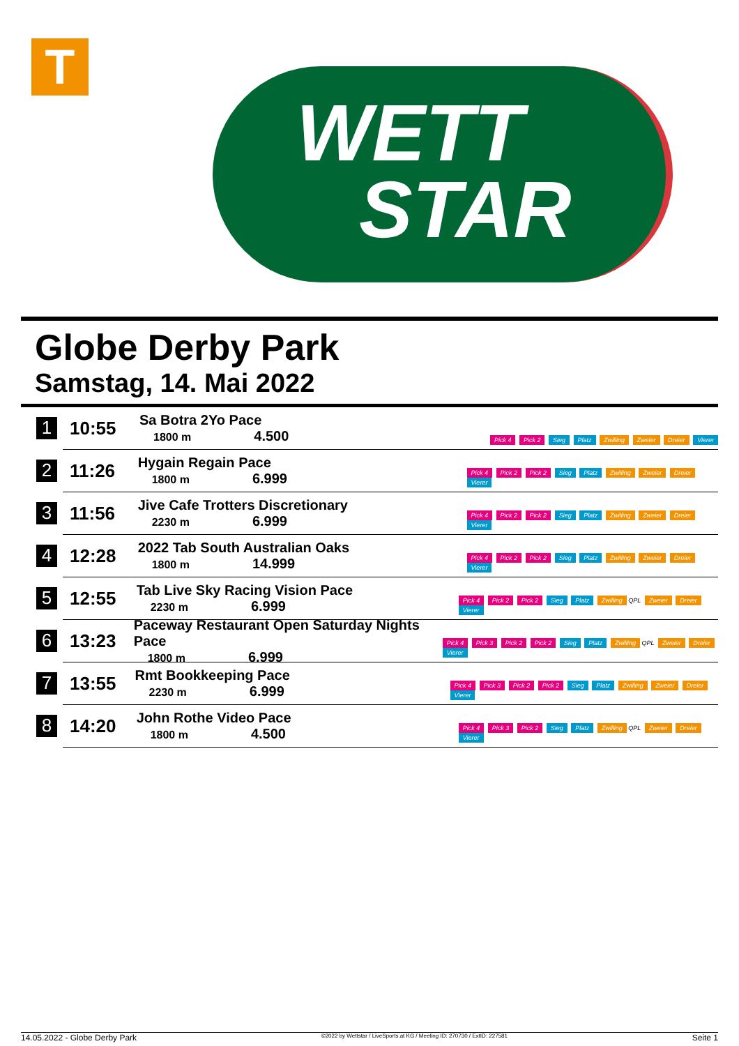T
WETT
STAR
Globe Derby Park
Samstag, 14. Mai 2022
1
10:55
Sa Botra 2Yo Pace
1800 m 4.500
Pick 4 Pick 2 Sieg Platz Zwilling Zweier Dreier Vierer
2
11:26
Hygain Regain Pace
1800 m 6.999
Pick 4 Pick 2 Pick 2 Sieg Platz Zwilling Zweier Dreier Vierer
3
11:56
Jive Cafe Trotters Discretionary
2230 m 6.999
Pick 4 Pick 2 Pick 2 Sieg Platz Zwilling Zweier Dreier Vierer
4
12:28
2022 Tab South Australian Oaks
1800 m 14.999
Pick 4 Pick 2 Pick 2 Sieg Platz Zwilling Zweier Dreier Vierer
5
12:55
Tab Live Sky Racing Vision Pace
2230 m 6.999
Pick 4 Pick 2 Pick 2 Sieg Platz Zwilling QPL Zweier Dreier Vierer
6
13:23
Paceway Restaurant Open Saturday Nights Pace
1800 m 6.999
Pick 4 Pick 3 Pick 2 Pick 2 Sieg Platz Zwilling QPL Zweier Dreier Vierer
7
13:55
Rmt Bookkeeping Pace
2230 m 6.999
Pick 4 Pick 3 Pick 2 Pick 2 Sieg Platz Zwilling Zweier Dreier Vierer
8
14:20
John Rothe Video Pace
1800 m 4.500
Pick 4 Pick 3 Pick 2 Sieg Platz Zwilling QPL Zweier Dreier Vierer
14.05.2022 - Globe Derby Park ©2022 by Wettstar / LiveSports.at KG / Meeting ID: 270730 / ExtID: 227581 Seite 1